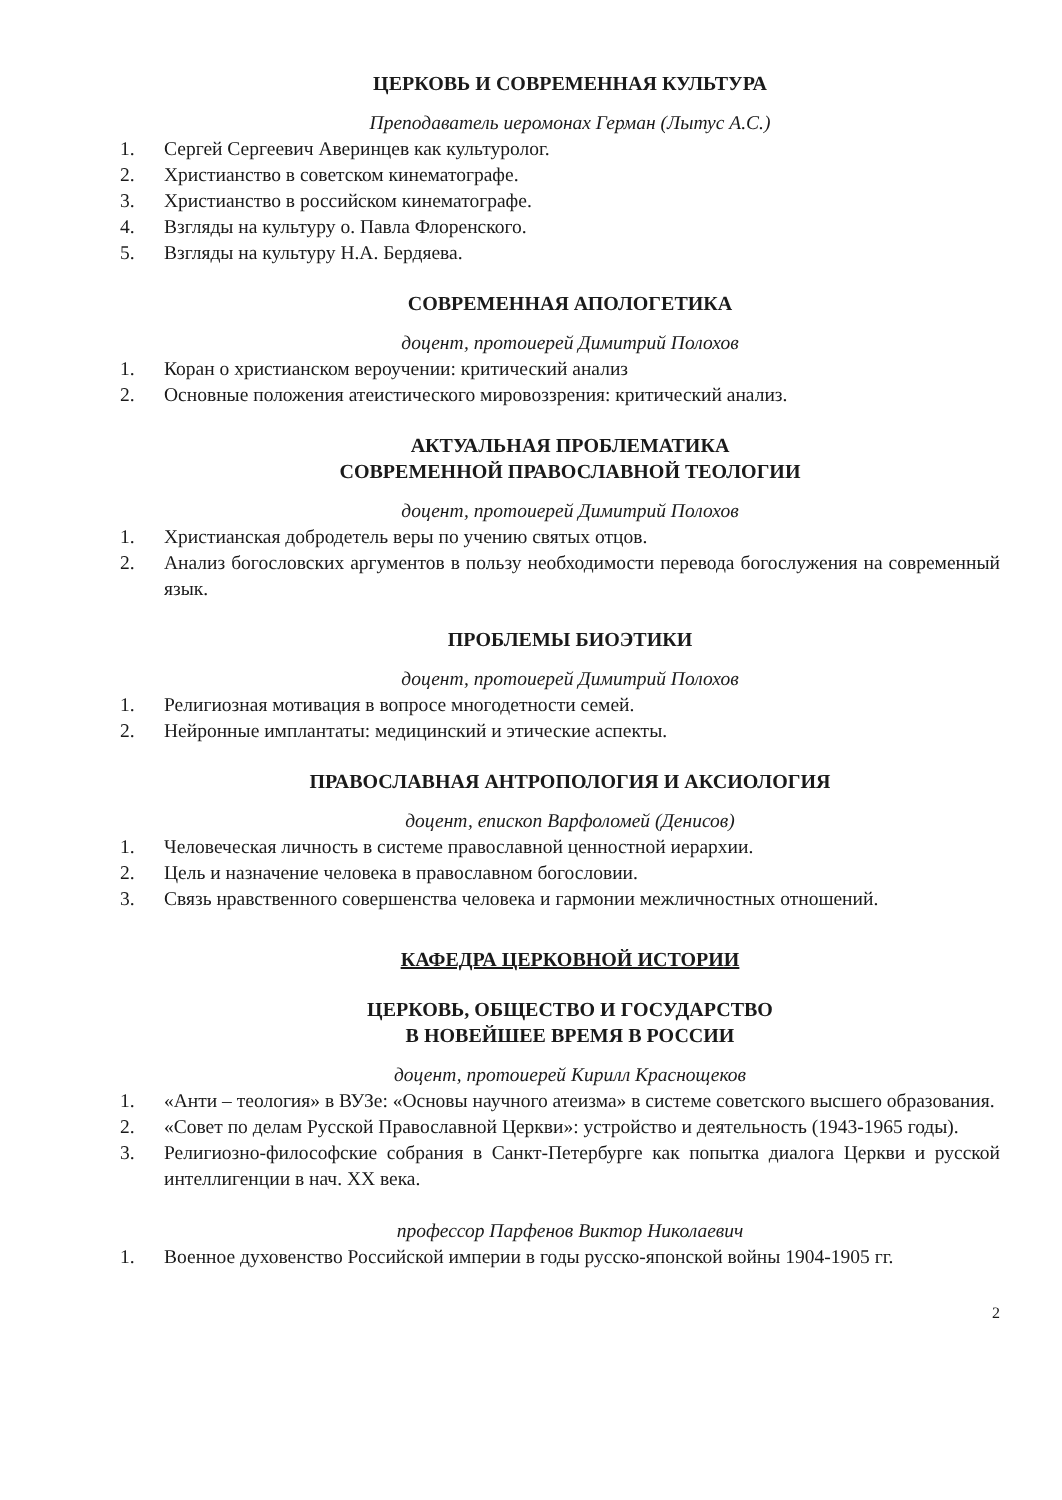ЦЕРКОВЬ И СОВРЕМЕННАЯ КУЛЬТУРА
Преподаватель иеромонах Герман (Лытус А.С.)
1. Сергей Сергеевич Аверинцев как культуролог.
2. Христианство в советском кинематографе.
3. Христианство в российском кинематографе.
4. Взгляды на культуру о. Павла Флоренского.
5. Взгляды на культуру Н.А. Бердяева.
СОВРЕМЕННАЯ АПОЛОГЕТИКА
доцент, протоиерей Димитрий Полохов
1. Коран о христианском вероучении: критический анализ
2. Основные положения атеистического мировоззрения: критический анализ.
АКТУАЛЬНАЯ ПРОБЛЕМАТИКА
СОВРЕМЕННОЙ ПРАВОСЛАВНОЙ ТЕОЛОГИИ
доцент, протоиерей Димитрий Полохов
1. Христианская добродетель веры по учению святых отцов.
2. Анализ богословских аргументов в пользу необходимости перевода богослужения на современный язык.
ПРОБЛЕМЫ БИОЭТИКИ
доцент, протоиерей Димитрий Полохов
1. Религиозная мотивация в вопросе многодетности семей.
2. Нейронные имплантаты: медицинский и этические аспекты.
ПРАВОСЛАВНАЯ АНТРОПОЛОГИЯ И АКСИОЛОГИЯ
доцент, епископ Варфоломей (Денисов)
1. Человеческая личность в системе православной ценностной иерархии.
2. Цель и назначение человека в православном богословии.
3. Связь нравственного совершенства человека и гармонии межличностных отношений.
КАФЕДРА ЦЕРКОВНОЙ ИСТОРИИ
ЦЕРКОВЬ, ОБЩЕСТВО И ГОСУДАРСТВО
В НОВЕЙШЕЕ ВРЕМЯ В РОССИИ
доцент, протоиерей Кирилл Краснощеков
1. «Анти – теология» в ВУЗе: «Основы научного атеизма» в системе советского высшего образования.
2. «Совет по делам Русской Православной Церкви»: устройство и деятельность (1943-1965 годы).
3. Религиозно-философские собрания в Санкт-Петербурге как попытка диалога Церкви и русской интеллигенции в нач. XX века.
профессор Парфенов Виктор Николаевич
1. Военное духовенство Российской империи в годы русско-японской войны 1904-1905 гг.
2